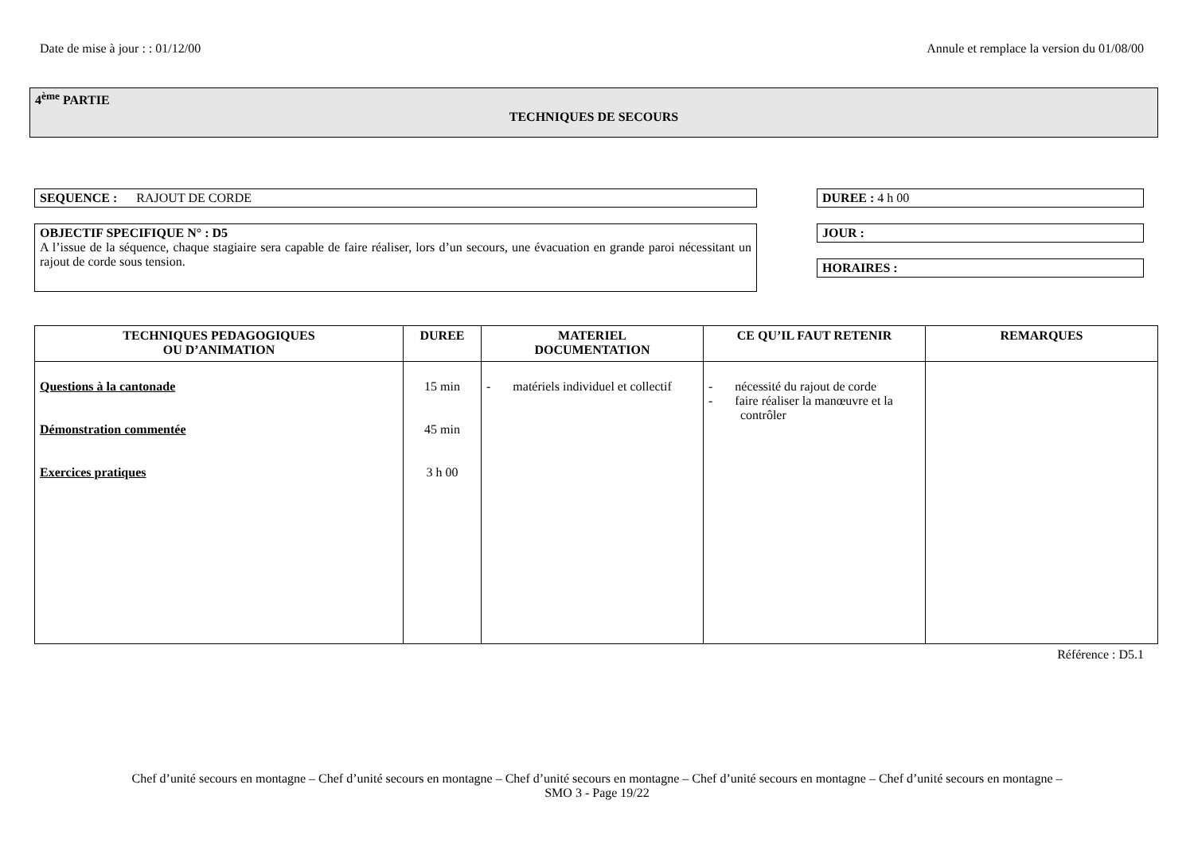Date de mise à jour : : 01/12/00 Annule et remplace la version du 01/08/00
4<sup>ème</sup> PARTIE
TECHNIQUES DE SECOURS
SEQUENCE : RAJOUT DE CORDE DUREE : 4 h 00
OBJECTIF SPECIFIQUE N° : D5
A l’issue de la séquence, chaque stagiaire sera capable de faire réaliser, lors d’un secours, une évacuation en grande paroi nécessitant un rajout de corde sous tension.
JOUR :
HORAIRES :
| TECHNIQUES PEDAGOGIQUES OU D’ANIMATION | DUREE | MATERIEL DOCUMENTATION | CE QU’IL FAUT RETENIR | REMARQUES |
| --- | --- | --- | --- | --- |
| Questions à la cantonade Démonstration commentée Exercices pratiques | 15 min 45 min 3 h 00 | - matériels individuel et collectif | - nécessité du rajout de corde - faire réaliser la manœuvre et la contrôler | |
Référence : D5.1
Chef d’unité secours en montagne – Chef d’unité secours en montagne – Chef d’unité secours en montagne – Chef d’unité secours en montagne – Chef d’unité secours en montagne –
SMO 3 - Page 19/22